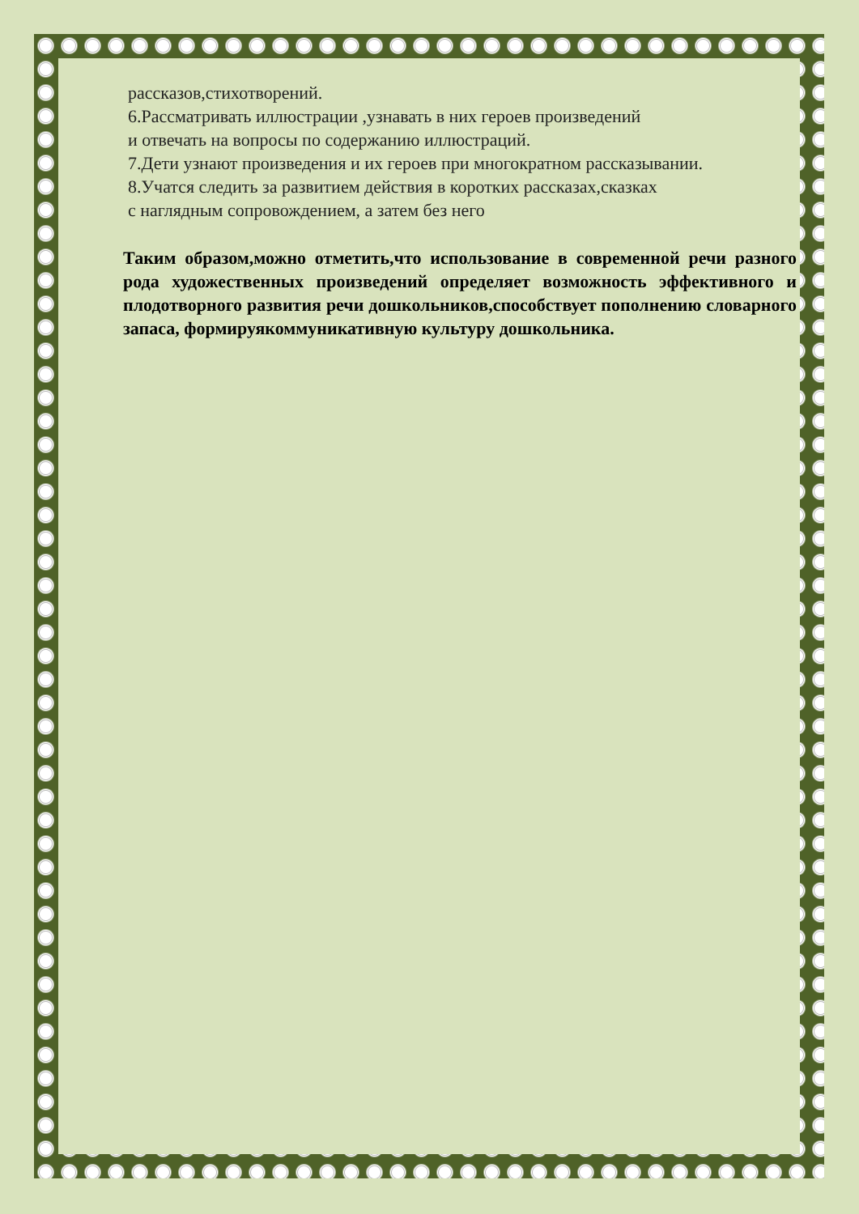рассказов,стихотворений.
6.Рассматривать иллюстрации ,узнавать в них героев произведений
и отвечать на вопросы по содержанию иллюстраций.
7.Дети узнают произведения и их героев при многократном рассказывании.
8.Учатся следить за развитием действия в коротких рассказах,сказках
с наглядным сопровождением, а затем без него
Таким образом,можно отметить,что использование в современной речи разного рода художественных произведений определяет возможность эффективного и плодотворного развития речи дошкольников,способствует пополнению словарного запаса, формируякоммуникативную культуру дошкольника.